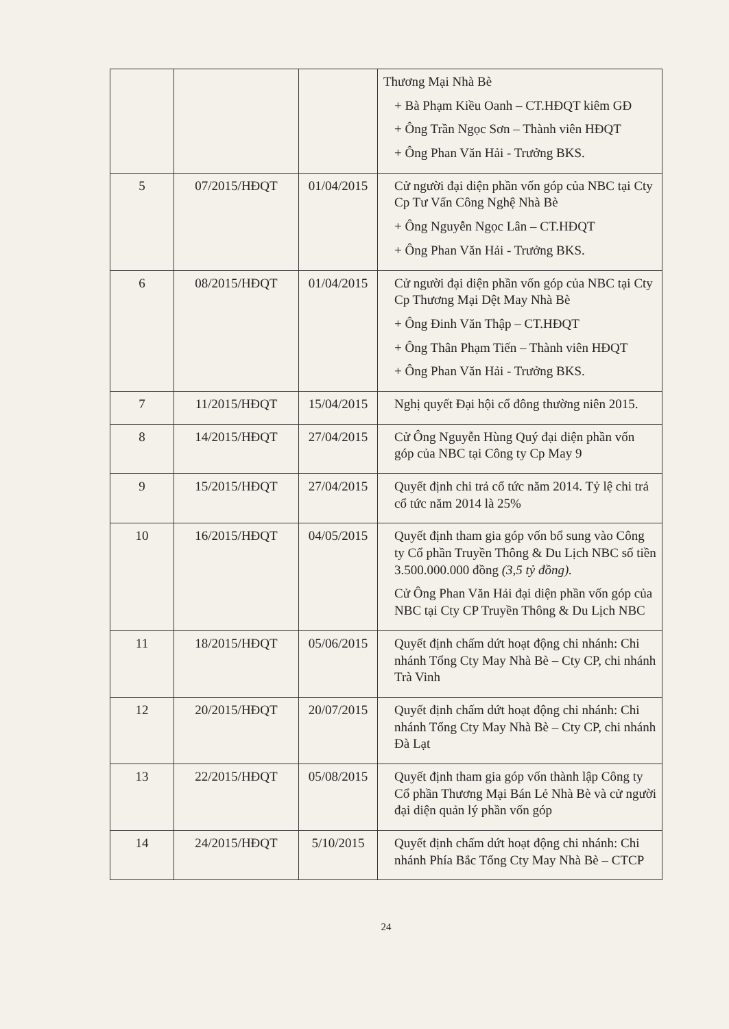| | | | Thương Mại Nhà Bè + Bà Phạm Kiều Oanh – CT.HĐQT kiêm GĐ + Ông Trần Ngọc Sơn – Thành viên HĐQT + Ông Phan Văn Hải - Trưởng BKS. |
| 5 | 07/2015/HĐQT | 01/04/2015 | Cử người đại diện phần vốn góp của NBC tại Cty Cp Tư Vấn Công Nghệ Nhà Bè + Ông Nguyễn Ngọc Lân – CT.HĐQT + Ông Phan Văn Hải - Trưởng BKS. |
| 6 | 08/2015/HĐQT | 01/04/2015 | Cử người đại diện phần vốn góp của NBC tại Cty Cp Thương Mại Dệt May Nhà Bè + Ông Đinh Văn Thập – CT.HĐQT + Ông Thân Phạm Tiến – Thành viên HĐQT + Ông Phan Văn Hải - Trưởng BKS. |
| 7 | 11/2015/HĐQT | 15/04/2015 | Nghị quyết Đại hội cổ đông thường niên 2015. |
| 8 | 14/2015/HĐQT | 27/04/2015 | Cử Ông Nguyễn Hùng Quý đại diện phần vốn góp của NBC tại Công ty Cp May 9 |
| 9 | 15/2015/HĐQT | 27/04/2015 | Quyết định chi trả cổ tức năm 2014. Tỷ lệ chi trả cổ tức năm 2014 là 25% |
| 10 | 16/2015/HĐQT | 04/05/2015 | Quyết định tham gia góp vốn bổ sung vào Công ty Cổ phần Truyền Thông & Du Lịch NBC số tiền 3.500.000.000 đồng (3,5 tỷ đồng). Cử Ông Phan Văn Hải đại diện phần vốn góp của NBC tại Cty CP Truyền Thông & Du Lịch NBC |
| 11 | 18/2015/HĐQT | 05/06/2015 | Quyết định chấm dứt hoạt động chi nhánh: Chi nhánh Tổng Cty May Nhà Bè – Cty CP, chi nhánh Trà Vinh |
| 12 | 20/2015/HĐQT | 20/07/2015 | Quyết định chấm dứt hoạt động chi nhánh: Chi nhánh Tổng Cty May Nhà Bè – Cty CP, chi nhánh Đà Lạt |
| 13 | 22/2015/HĐQT | 05/08/2015 | Quyết định tham gia góp vốn thành lập Công ty Cổ phần Thương Mại Bán Lẻ Nhà Bè và cử người đại diện quản lý phần vốn góp |
| 14 | 24/2015/HĐQT | 5/10/2015 | Quyết định chấm dứt hoạt động chi nhánh: Chi nhánh Phía Bắc Tổng Cty May Nhà Bè – CTCP |
24